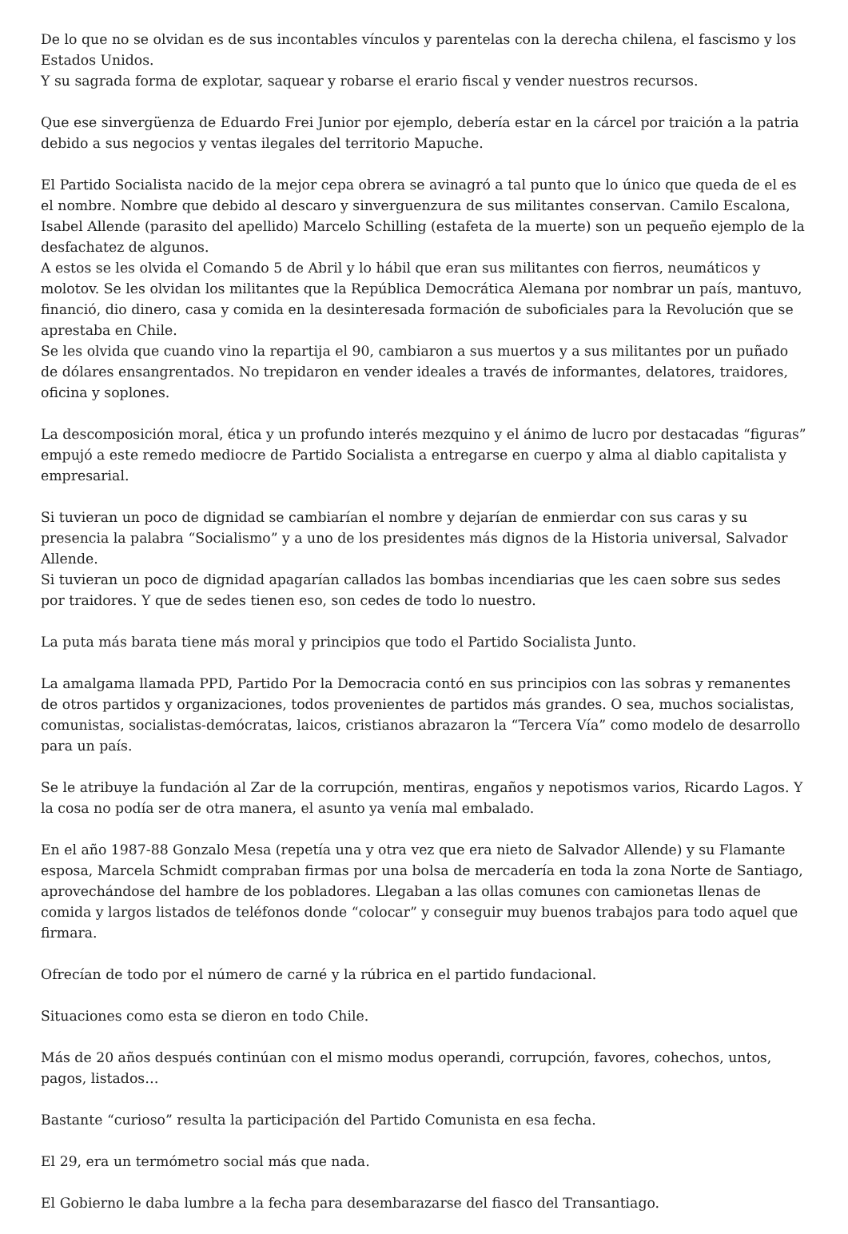De lo que no se olvidan es de sus incontables vínculos y parentelas con la derecha chilena, el fascismo y los Estados Unidos.
Y su sagrada forma de explotar, saquear y robarse el erario fiscal y vender nuestros recursos.
Que ese sinvergüenza de Eduardo Frei Junior por ejemplo, debería estar en la cárcel por traición a la patria debido a sus negocios y ventas ilegales del territorio Mapuche.
El Partido Socialista nacido de la mejor cepa obrera se avinagró a tal punto que lo único que queda de el es el nombre. Nombre que debido al descaro y sinverguenzura de sus militantes conservan. Camilo Escalona, Isabel Allende (parasito del apellido) Marcelo Schilling (estafeta de la muerte) son un pequeño ejemplo de la desfachatez de algunos.
A estos se les olvida el Comando 5 de Abril y lo hábil que eran sus militantes con fierros, neumáticos y molotov. Se les olvidan los militantes que la República Democrática Alemana por nombrar un país, mantuvo, financió, dio dinero, casa y comida en la desinteresada formación de suboficiales para la Revolución que se aprestaba en Chile.
Se les olvida que cuando vino la repartija el 90, cambiaron a sus muertos y a sus militantes por un puñado de dólares ensangrentados. No trepidaron en vender ideales a través de informantes, delatores, traidores, oficina y soplones.
La descomposición moral, ética y un profundo interés mezquino y el ánimo de lucro por destacadas “figuras” empujó a este remedo mediocre de Partido Socialista a entregarse en cuerpo y alma al diablo capitalista y empresarial.
Si tuvieran un poco de dignidad se cambiarían el nombre y dejarían de enmierdar con sus caras y su presencia la palabra “Socialismo” y a uno de los presidentes más dignos de la Historia universal, Salvador Allende.
Si tuvieran un poco de dignidad apagarían callados las bombas incendiarias que les caen sobre sus sedes por traidores. Y que de sedes tienen eso, son cedes de todo lo nuestro.
La puta más barata tiene más moral y principios que todo el Partido Socialista Junto.
La amalgama llamada PPD, Partido Por la Democracia contó en sus principios con las sobras y remanentes de otros partidos y organizaciones, todos provenientes de partidos más grandes. O sea, muchos socialistas, comunistas, socialistas-demócratas, laicos, cristianos abrazaron la “Tercera Vía” como modelo de desarrollo para un país.
Se le atribuye la fundación al Zar de la corrupción, mentiras, engaños y nepotismos varios, Ricardo Lagos. Y la cosa no podía ser de otra manera, el asunto ya venía mal embalado.
En el año 1987-88 Gonzalo Mesa (repetía una y otra vez que era nieto de Salvador Allende) y su Flamante esposa, Marcela Schmidt compraban firmas por una bolsa de mercadería en toda la zona Norte de Santiago, aprovechándose del hambre de los pobladores. Llegaban a las ollas comunes con camionetas llenas de comida y largos listados de teléfonos donde “colocar” y conseguir muy buenos trabajos para todo aquel que firmara.
Ofrecían de todo por el número de carné y la rúbrica en el partido fundacional.
Situaciones como esta se dieron en todo Chile.
Más de 20 años después continúan con el mismo modus operandi, corrupción, favores, cohechos, untos, pagos, listados…
Bastante “curioso” resulta la participación del Partido Comunista en esa fecha.
El 29, era un termómetro social más que nada.
El Gobierno le daba lumbre a la fecha para desembarazarse del fiasco del Transantiago.